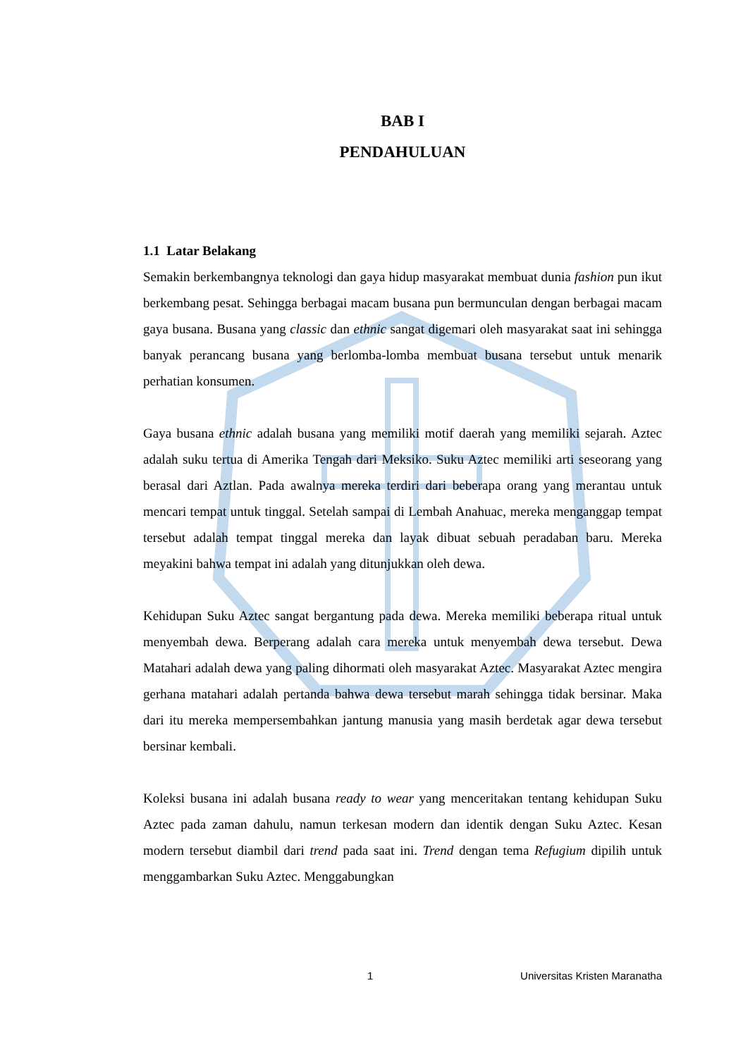BAB I
PENDAHULUAN
1.1 Latar Belakang
Semakin berkembangnya teknologi dan gaya hidup masyarakat membuat dunia fashion pun ikut berkembang pesat. Sehingga berbagai macam busana pun bermunculan dengan berbagai macam gaya busana. Busana yang classic dan ethnic sangat digemari oleh masyarakat saat ini sehingga banyak perancang busana yang berlomba-lomba membuat busana tersebut untuk menarik perhatian konsumen.
Gaya busana ethnic adalah busana yang memiliki motif daerah yang memiliki sejarah. Aztec adalah suku tertua di Amerika Tengah dari Meksiko. Suku Aztec memiliki arti seseorang yang berasal dari Aztlan. Pada awalnya mereka terdiri dari beberapa orang yang merantau untuk mencari tempat untuk tinggal. Setelah sampai di Lembah Anahuac, mereka menganggap tempat tersebut adalah tempat tinggal mereka dan layak dibuat sebuah peradaban baru. Mereka meyakini bahwa tempat ini adalah yang ditunjukkan oleh dewa.
Kehidupan Suku Aztec sangat bergantung pada dewa. Mereka memiliki beberapa ritual untuk menyembah dewa. Berperang adalah cara mereka untuk menyembah dewa tersebut. Dewa Matahari adalah dewa yang paling dihormati oleh masyarakat Aztec. Masyarakat Aztec mengira gerhana matahari adalah pertanda bahwa dewa tersebut marah sehingga tidak bersinar. Maka dari itu mereka mempersembahkan jantung manusia yang masih berdetak agar dewa tersebut bersinar kembali.
Koleksi busana ini adalah busana ready to wear yang menceritakan tentang kehidupan Suku Aztec pada zaman dahulu, namun terkesan modern dan identik dengan Suku Aztec. Kesan modern tersebut diambil dari trend pada saat ini. Trend dengan tema Refugium dipilih untuk menggambarkan Suku Aztec. Menggabungkan
1 Universitas Kristen Maranatha